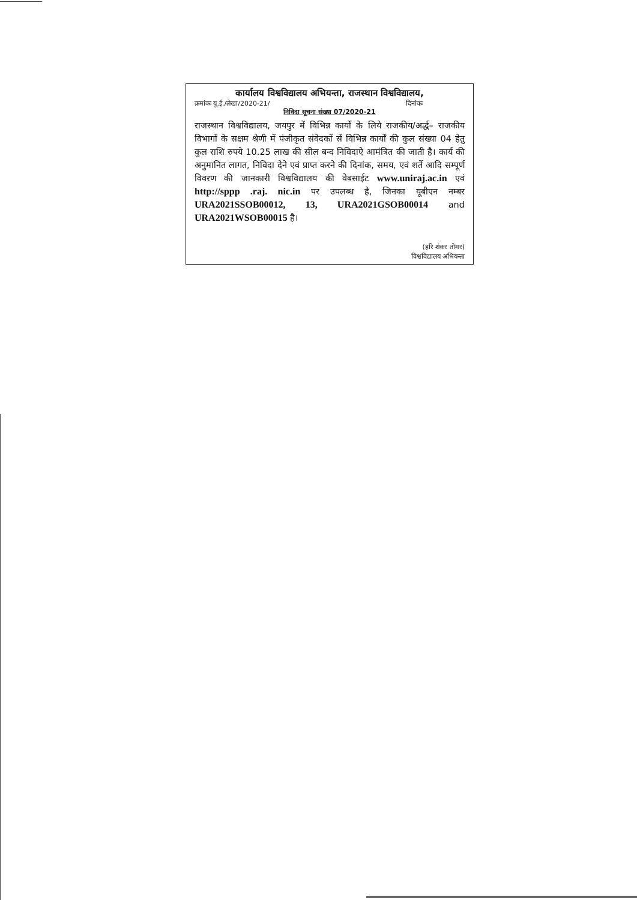कार्यालय विश्वविद्यालय अभियन्ता, राजस्थान विश्वविद्यालय,
क्रमांकः यू.ई./लेखा/2020-21/ दिनांकः
निविदा सूचना संख्या 07/2020-21
राजस्थान विश्वविद्यालय, जयपुर में विभिन्न कार्यो के लिये राजकीय/अर्द्ध– राजकीय विभागों के सक्षम श्रेणी में पंजीकृत संवेदकों सें विभिन्न कार्यों की कुल संख्या 04 हेतु कुल राशि रुपये 10.25 लाख की सील बन्द निविदाऐ आमंत्रित की जाती है। कार्य की अनुमानित लागत, निविदा देने एवं प्राप्त करने की दिनांक, समय, एवं शर्ते आदि सम्पूर्ण विवरण की जानकारी विश्वविद्यालय की वेबसाईट www.uniraj.ac.in एवं http://sppp .raj. nic.in पर उपलब्ध है, जिनका यूबीएन नम्बर URA2021SSOB00012, 13, URA2021GSOB00014 and URA2021WSOB00015 है।
(हरि शंकर तोमर)
विश्वविद्यालय अभियन्ता